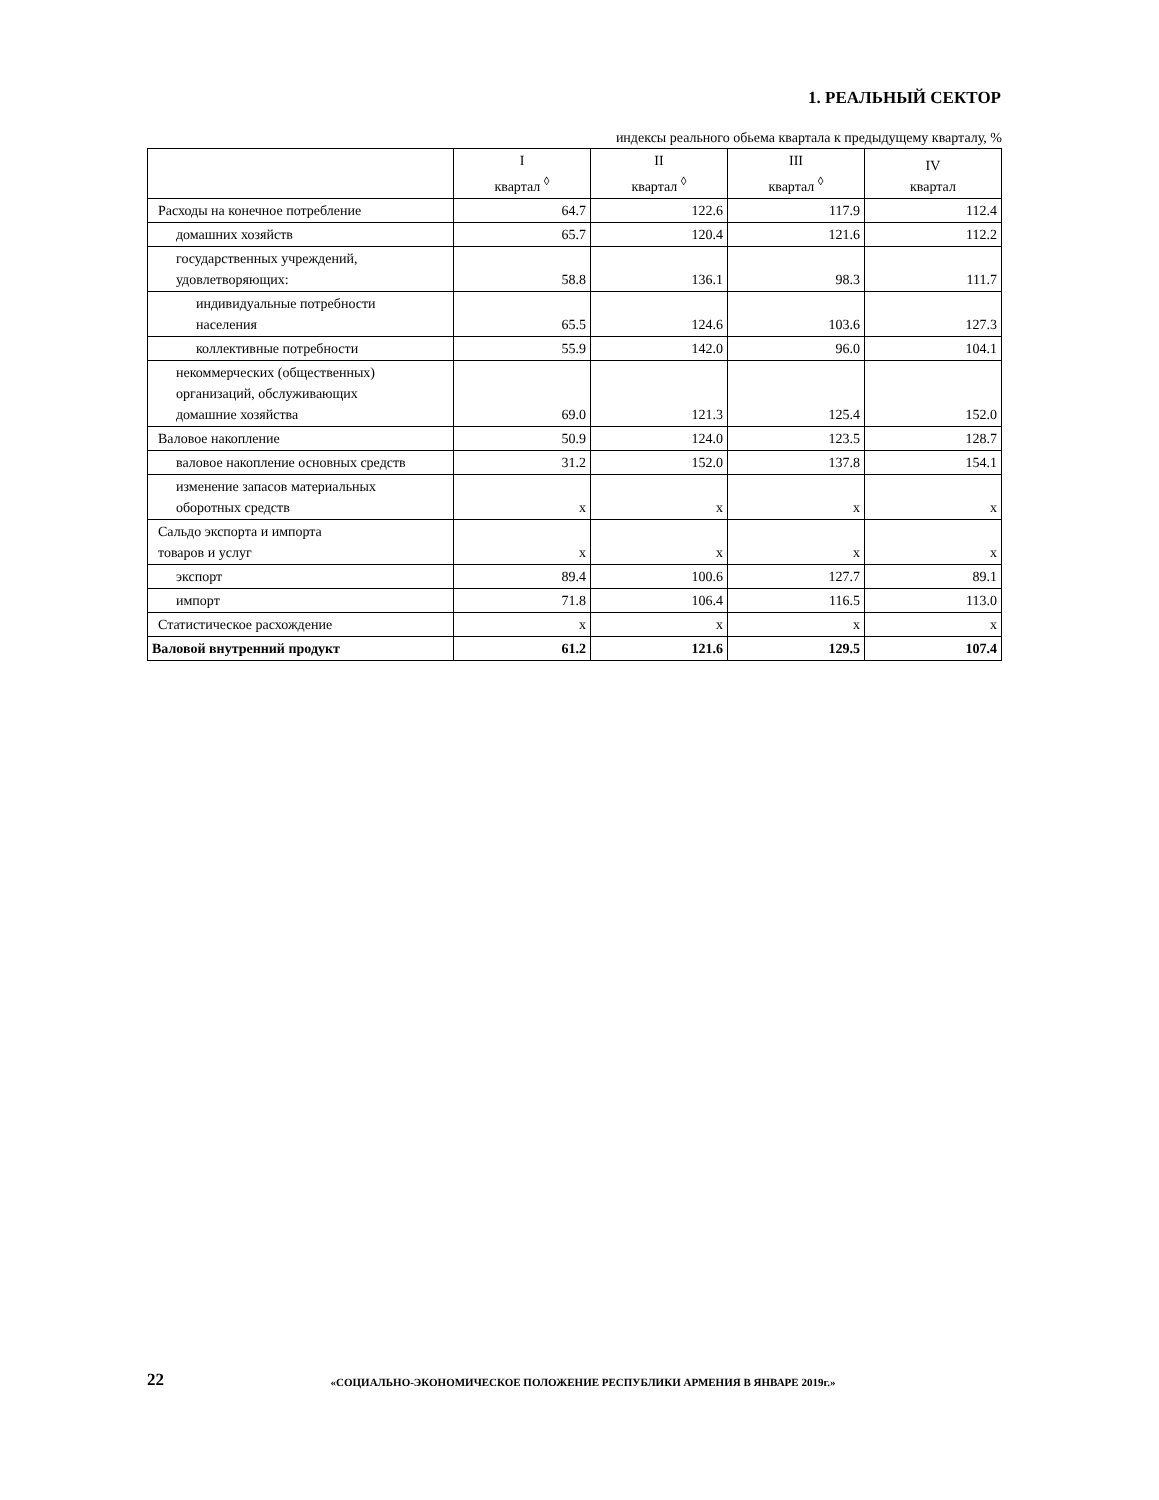1. РЕАЛЬНЫЙ СЕКТОР
индексы реального обьема квартала к предыдущему кварталу, %
| | I квартал <sup>◊</sup> | II квартал <sup>◊</sup> | III квартал <sup>◊</sup> | IV квартал |
| --- | --- | --- | --- | --- |
| Расходы на конечное потребление | 64.7 | 122.6 | 117.9 | 112.4 |
| домашних хозяйств | 65.7 | 120.4 | 121.6 | 112.2 |
| государственных учреждений, удовлетворяющих: | 58.8 | 136.1 | 98.3 | 111.7 |
| индивидуальные потребности населения | 65.5 | 124.6 | 103.6 | 127.3 |
| коллективные потребности | 55.9 | 142.0 | 96.0 | 104.1 |
| некоммерческих (общественных) организаций, обслуживающих домашние хозяйства | 69.0 | 121.3 | 125.4 | 152.0 |
| Валовое накопление | 50.9 | 124.0 | 123.5 | 128.7 |
| валовое накопление основных средств | 31.2 | 152.0 | 137.8 | 154.1 |
| изменение запасов материальных оборотных средств | x | x | x | x |
| Сальдо экспорта и импорта товаров и услуг | x | x | x | x |
| экспорт | 89.4 | 100.6 | 127.7 | 89.1 |
| импорт | 71.8 | 106.4 | 116.5 | 113.0 |
| Статистическое расхождение | x | x | x | x |
| Валовой внутренний продукт | 61.2 | 121.6 | 129.5 | 107.4 |
22
«СОЦИАЛЬНО-ЭКОНОМИЧЕСКОЕ ПОЛОЖЕНИЕ РЕСПУБЛИКИ АРМЕНИЯ В ЯНВАРЕ 2019г.»